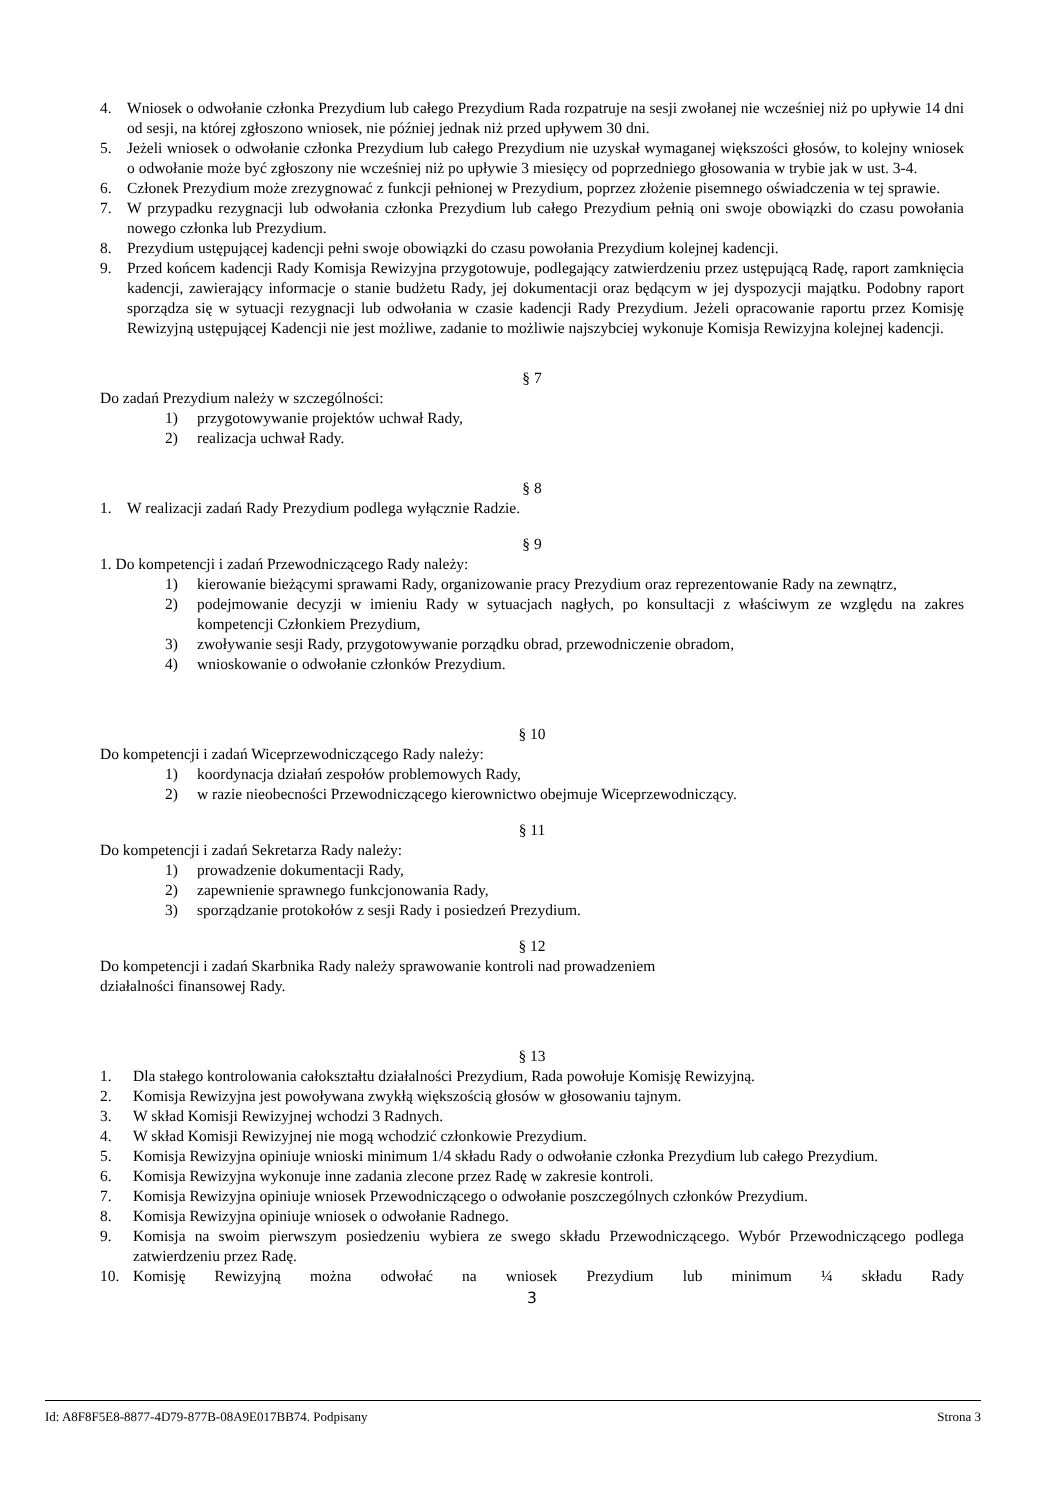4. Wniosek o odwołanie członka Prezydium lub całego Prezydium Rada rozpatruje na sesji zwołanej nie wcześniej niż po upływie 14 dni od sesji, na której zgłoszono wniosek, nie później jednak niż przed upływem 30 dni.
5. Jeżeli wniosek o odwołanie członka Prezydium lub całego Prezydium nie uzyskał wymaganej większości głosów, to kolejny wniosek o odwołanie może być zgłoszony nie wcześniej niż po upływie 3 miesięcy od poprzedniego głosowania w trybie jak w ust. 3-4.
6. Członek Prezydium może zrezygnować z funkcji pełnionej w Prezydium, poprzez złożenie pisemnego oświadczenia w tej sprawie.
7. W przypadku rezygnacji lub odwołania członka Prezydium lub całego Prezydium pełnią oni swoje obowiązki do czasu powołania nowego członka lub Prezydium.
8. Prezydium ustępującej kadencji pełni swoje obowiązki do czasu powołania Prezydium kolejnej kadencji.
9. Przed końcem kadencji Rady Komisja Rewizyjna przygotowuje, podlegający zatwierdzeniu przez ustępującą Radę, raport zamknięcia kadencji, zawierający informacje o stanie budżetu Rady, jej dokumentacji oraz będącym w jej dyspozycji majątku. Podobny raport sporządza się w sytuacji rezygnacji lub odwołania w czasie kadencji Rady Prezydium. Jeżeli opracowanie raportu przez Komisję Rewizyjną ustępującej Kadencji nie jest możliwe, zadanie to możliwie najszybciej wykonuje Komisja Rewizyjna kolejnej kadencji.
§ 7
Do zadań Prezydium należy w szczególności:
1) przygotowywanie projektów uchwał Rady,
2) realizacja uchwał Rady.
§ 8
1. W realizacji zadań Rady Prezydium podlega wyłącznie Radzie.
§ 9
1. Do kompetencji i zadań Przewodniczącego Rady należy:
1) kierowanie bieżącymi sprawami Rady, organizowanie pracy Prezydium oraz reprezentowanie Rady na zewnątrz,
2) podejmowanie decyzji w imieniu Rady w sytuacjach nagłych, po konsultacji z właściwym ze względu na zakres kompetencji Członkiem Prezydium,
3) zwoływanie sesji Rady, przygotowywanie porządku obrad, przewodniczenie obradom,
4) wnioskowanie o odwołanie członków Prezydium.
§ 10
Do kompetencji i zadań Wiceprzewodniczącego Rady należy:
1) koordynacja działań zespołów problemowych Rady,
2) w razie nieobecności Przewodniczącego kierownictwo obejmuje Wiceprzewodniczący.
§ 11
Do kompetencji i zadań Sekretarza Rady należy:
1) prowadzenie dokumentacji Rady,
2) zapewnienie sprawnego funkcjonowania Rady,
3) sporządzanie protokołów z sesji Rady i posiedzeń Prezydium.
§ 12
Do kompetencji i zadań Skarbnika Rady należy sprawowanie kontroli nad prowadzeniem
działalności finansowej Rady.
§ 13
1. Dla stałego kontrolowania całokształtu działalności Prezydium, Rada powołuje Komisję Rewizyjną.
2. Komisja Rewizyjna jest powoływana zwykłą większością głosów w głosowaniu tajnym.
3. W skład Komisji Rewizyjnej wchodzi 3 Radnych.
4. W skład Komisji Rewizyjnej nie mogą wchodzić członkowie Prezydium.
5. Komisja Rewizyjna opiniuje wnioski minimum 1/4 składu Rady o odwołanie członka Prezydium lub całego Prezydium.
6. Komisja Rewizyjna wykonuje inne zadania zlecone przez Radę w zakresie kontroli.
7. Komisja Rewizyjna opiniuje wniosek Przewodniczącego o odwołanie poszczególnych członków Prezydium.
8. Komisja Rewizyjna opiniuje wniosek o odwołanie Radnego.
9. Komisja na swoim pierwszym posiedzeniu wybiera ze swego składu Przewodniczącego. Wybór Przewodniczącego podlega zatwierdzeniu przez Radę.
10. Komisję Rewizyjną można odwołać na wniosek Prezydium lub minimum ¼ składu Rady
3
Id: A8F8F5E8-8877-4D79-877B-08A9E017BB74. Podpisany Strona 3